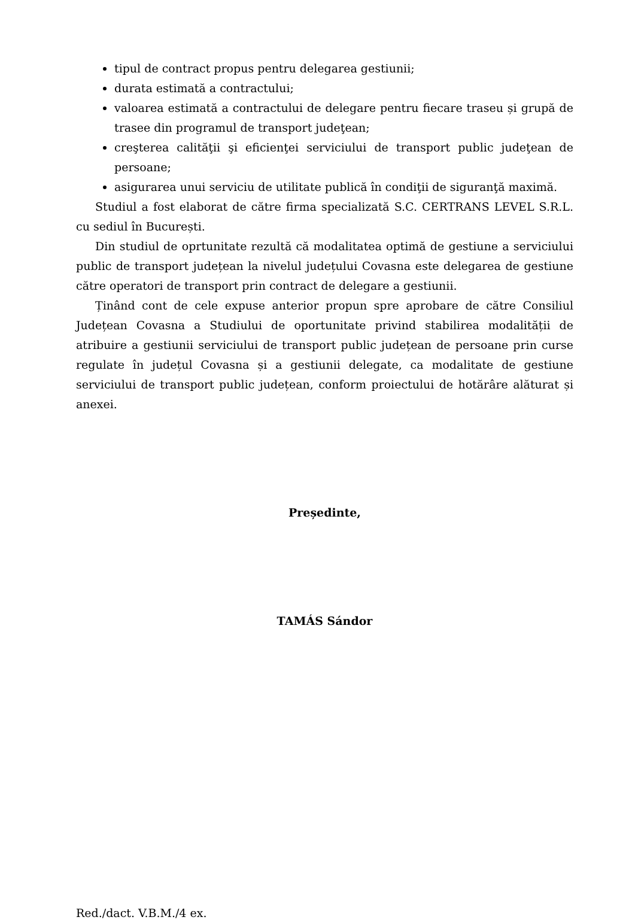tipul de contract propus pentru delegarea gestiunii;
durata estimată a contractului;
valoarea estimată a contractului de delegare pentru fiecare traseu și grupă de trasee din programul de transport judeţean;
creşterea calităţii şi eficienţei serviciului de transport public judeţean de persoane;
asigurarea unui serviciu de utilitate publică în condiţii de siguranţă maximă.
Studiul a fost elaborat de către firma specializată S.C. CERTRANS LEVEL S.R.L. cu sediul în București.
Din studiul de oprtunitate rezultă că modalitatea optimă de gestiune a serviciului public de transport județean la nivelul județului Covasna este delegarea de gestiune către operatori de transport prin contract de delegare a gestiunii.
Ținând cont de cele expuse anterior propun spre aprobare de către Consiliul Județean Covasna a Studiului de oportunitate privind stabilirea modalității de atribuire a gestiunii serviciului de transport public județean de persoane prin curse regulate în județul Covasna și a gestiunii delegate, ca modalitate de gestiune serviciului de transport public județean, conform proiectului de hotărâre alăturat și anexei.
Președinte,
TAMÁS Sándor
Red./dact. V.B.M./4 ex.